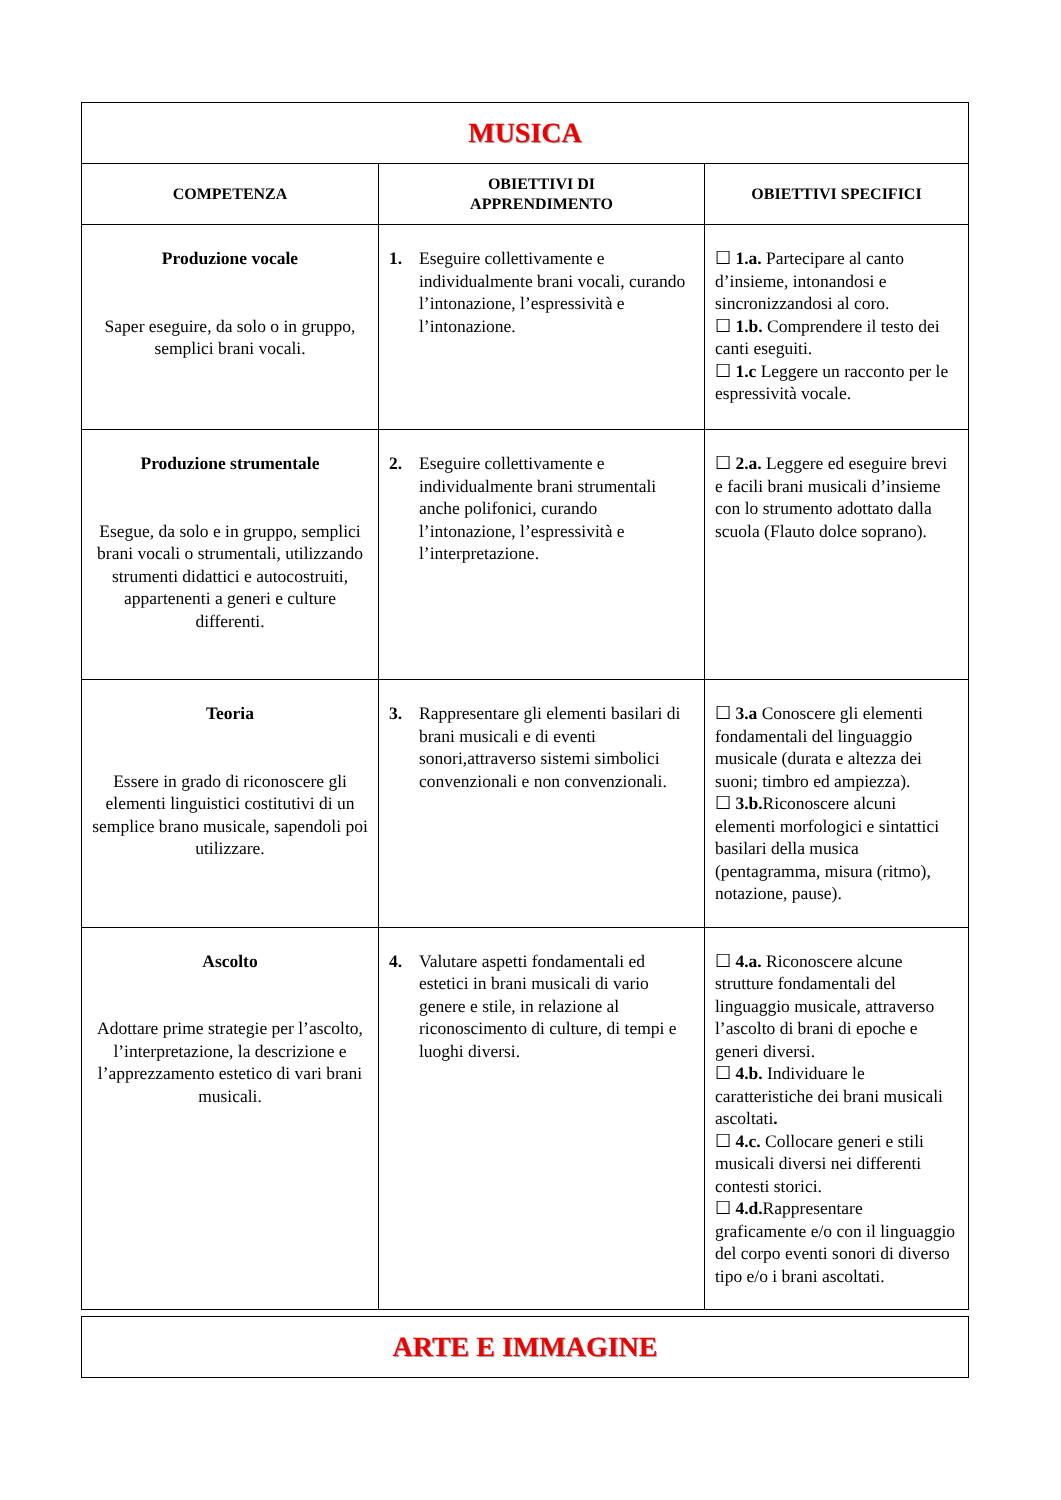| MUSICA | | |
| COMPETENZA | OBIETTIVI DI APPRENDIMENTO | OBIETTIVI SPECIFICI |
| Produzione vocale Saper eseguire, da solo o in gruppo, semplici brani vocali. | 1. Eseguire collettivamente e individualmente brani vocali, curando l’intonazione, l’espressività e l’intonazione. | ☐ 1.a. Partecipare al canto d’insieme, intonandosi e sincronizzandosi al coro. ☐ 1.b. Comprendere il testo dei canti eseguiti. ☐ 1.c Leggere un racconto per le espressività vocale. |
| Produzione strumentale Esegue, da solo e in gruppo, semplici brani vocali o strumentali, utilizzando strumenti didattici e autocostruiti, appartenenti a generi e culture differenti. | 2. Eseguire collettivamente e individualmente brani strumentali anche polifonici, curando l’intonazione, l’espressività e l’interpretazione. | ☐ 2.a. Leggere ed eseguire brevi e facili brani musicali d’insieme con lo strumento adottato dalla scuola (Flauto dolce soprano). |
| Teoria Essere in grado di riconoscere gli elementi linguistici costitutivi di un semplice brano musicale, sapendoli poi utilizzare. | 3. Rappresentare gli elementi basilari di brani musicali e di eventi sonori,attraverso sistemi simbolici convenzionali e non convenzionali. | ☐ 3.a Conoscere gli elementi fondamentali del linguaggio musicale (durata e altezza dei suoni; timbro ed ampiezza). ☐ 3.b. Riconoscere alcuni elementi morfologici e sintattici basilari della musica (pentagramma, misura (ritmo), notazione, pause). |
| Ascolto Adottare prime strategie per l’ascolto, l’interpretazione, la descrizione e l’apprezzamento estetico di vari brani musicali. | 4. Valutare aspetti fondamentali ed estetici in brani musicali di vario genere e stile, in relazione al riconoscimento di culture, di tempi e luoghi diversi. | ☐ 4.a. Riconoscere alcune strutture fondamentali del linguaggio musicale, attraverso l’ascolto di brani di epoche e generi diversi. ☐ 4.b. Individuare le caratteristiche dei brani musicali ascoltati . ☐ 4.c. Collocare generi e stili musicali diversi nei differenti contesti storici. ☐ 4.d. Rappresentare graficamente e/o con il linguaggio del corpo eventi sonori di diverso tipo e/o i brani ascoltati. |
| ARTE E IMMAGINE |